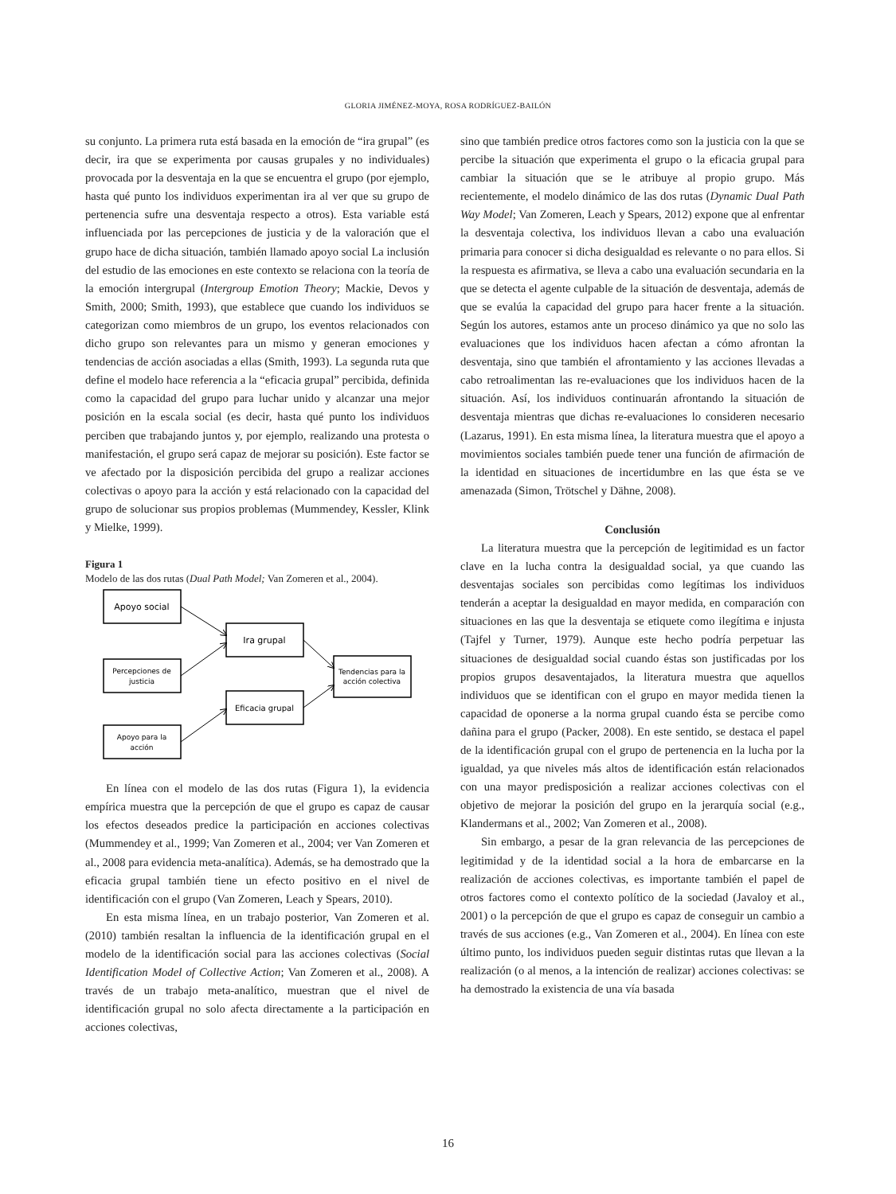GLORIA JIMÉNEZ-MOYA, ROSA RODRÍGUEZ-BAILÓN
su conjunto. La primera ruta está basada en la emoción de “ira grupal” (es decir, ira que se experimenta por causas grupales y no individuales) provocada por la desventaja en la que se encuentra el grupo (por ejemplo, hasta qué punto los individuos experimentan ira al ver que su grupo de pertenencia sufre una desventaja respecto a otros). Esta variable está influenciada por las percepciones de justicia y de la valoración que el grupo hace de dicha situación, también llamado apoyo social La inclusión del estudio de las emociones en este contexto se relaciona con la teoría de la emoción intergrupal (Intergroup Emotion Theory; Mackie, Devos y Smith, 2000; Smith, 1993), que establece que cuando los individuos se categorizan como miembros de un grupo, los eventos relacionados con dicho grupo son relevantes para un mismo y generan emociones y tendencias de acción asociadas a ellas (Smith, 1993). La segunda ruta que define el modelo hace referencia a la “eficacia grupal” percibida, definida como la capacidad del grupo para luchar unido y alcanzar una mejor posición en la escala social (es decir, hasta qué punto los individuos perciben que trabajando juntos y, por ejemplo, realizando una protesta o manifestación, el grupo será capaz de mejorar su posición). Este factor se ve afectado por la disposición percibida del grupo a realizar acciones colectivas o apoyo para la acción y está relacionado con la capacidad del grupo de solucionar sus propios problemas (Mummendey, Kessler, Klink y Mielke, 1999).
Figura 1
Modelo de las dos rutas (Dual Path Model; Van Zomeren et al., 2004).
Apoyo social
Ira grupal
Eficacia grupal
Percepciones de
justicia
Apoyo para la
acción
Tendencias para la
acción colectiva
En línea con el modelo de las dos rutas (Figura 1), la evidencia empírica muestra que la percepción de que el grupo es capaz de causar los efectos deseados predice la participación en acciones colectivas (Mummendey et al., 1999; Van Zomeren et al., 2004; ver Van Zomeren et al., 2008 para evidencia meta-analítica). Además, se ha demostrado que la eficacia grupal también tiene un efecto positivo en el nivel de identificación con el grupo (Van Zomeren, Leach y Spears, 2010).
En esta misma línea, en un trabajo posterior, Van Zomeren et al. (2010) también resaltan la influencia de la identificación grupal en el modelo de la identificación social para las acciones colectivas (Social Identification Model of Collective Action; Van Zomeren et al., 2008). A través de un trabajo meta-analítico, muestran que el nivel de identificación grupal no solo afecta directamente a la participación en acciones colectivas,
sino que también predice otros factores como son la justicia con la que se percibe la situación que experimenta el grupo o la eficacia grupal para cambiar la situación que se le atribuye al propio grupo. Más recientemente, el modelo dinámico de las dos rutas (Dynamic Dual Path Way Model; Van Zomeren, Leach y Spears, 2012) expone que al enfrentar la desventaja colectiva, los individuos llevan a cabo una evaluación primaria para conocer si dicha desigualdad es relevante o no para ellos. Si la respuesta es afirmativa, se lleva a cabo una evaluación secundaria en la que se detecta el agente culpable de la situación de desventaja, además de que se evalúa la capacidad del grupo para hacer frente a la situación. Según los autores, estamos ante un proceso dinámico ya que no solo las evaluaciones que los individuos hacen afectan a cómo afrontan la desventaja, sino que también el afrontamiento y las acciones llevadas a cabo retroalimentan las re-evaluaciones que los individuos hacen de la situación. Así, los individuos continuarán afrontando la situación de desventaja mientras que dichas re-evaluaciones lo consideren necesario (Lazarus, 1991). En esta misma línea, la literatura muestra que el apoyo a movimientos sociales también puede tener una función de afirmación de la identidad en situaciones de incertidumbre en las que ésta se ve amenazada (Simon, Trötschel y Dähne, 2008).
Conclusión
La literatura muestra que la percepción de legitimidad es un factor clave en la lucha contra la desigualdad social, ya que cuando las desventajas sociales son percibidas como legítimas los individuos tenderán a aceptar la desigualdad en mayor medida, en comparación con situaciones en las que la desventaja se etiquete como ilegítima e injusta (Tajfel y Turner, 1979). Aunque este hecho podría perpetuar las situaciones de desigualdad social cuando éstas son justificadas por los propios grupos desaventajados, la literatura muestra que aquellos individuos que se identifican con el grupo en mayor medida tienen la capacidad de oponerse a la norma grupal cuando ésta se percibe como dañina para el grupo (Packer, 2008). En este sentido, se destaca el papel de la identificación grupal con el grupo de pertenencia en la lucha por la igualdad, ya que niveles más altos de identificación están relacionados con una mayor predisposición a realizar acciones colectivas con el objetivo de mejorar la posición del grupo en la jerarquía social (e.g., Klandermans et al., 2002; Van Zomeren et al., 2008).
Sin embargo, a pesar de la gran relevancia de las percepciones de legitimidad y de la identidad social a la hora de embarcarse en la realización de acciones colectivas, es importante también el papel de otros factores como el contexto político de la sociedad (Javaloy et al., 2001) o la percepción de que el grupo es capaz de conseguir un cambio a través de sus acciones (e.g., Van Zomeren et al., 2004). En línea con este último punto, los individuos pueden seguir distintas rutas que llevan a la realización (o al menos, a la intención de realizar) acciones colectivas: se ha demostrado la existencia de una vía basada
16